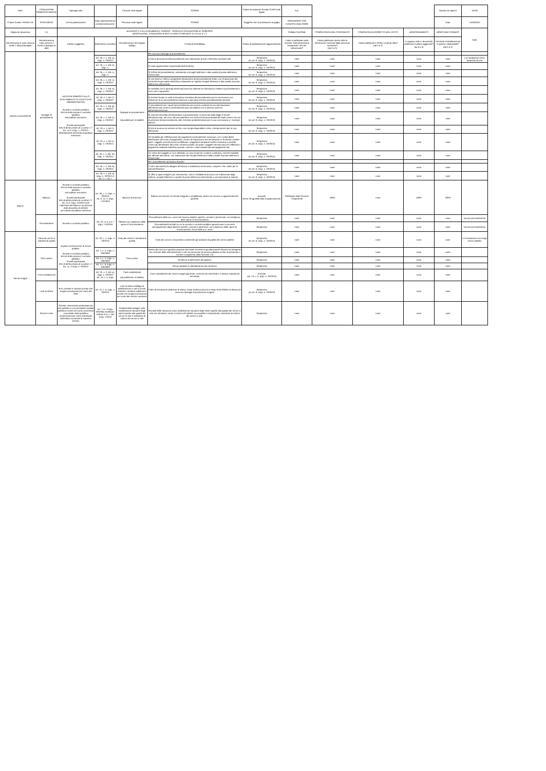| Ente | FONDAZIONE PIEMONTE INNOVA | Tipologia ente | | Comune sede legale | TORINO | Codice Avviamento Postale (CAP) sede legale | N.A. | | | | Numero di registro | 16759 |
| Codice fiscale o Partita IVA | 97634160010 | Link di pubblicazione | https://piemonteinnova.it/amministrazione- | Provincia sede legale | TORINO | Soggetto che ha predisposto la griglia | ORGANISMO CON FUNZIONI ANALOGHE | | | | Data | 14/09/2023 |
| Griglia di rilevazione | 2.4 | ALLEGATO 2.4 ALLA DELIBERA N. 203/2023 - GRIGLIA DI RILEVAZIONE AL 30/06/2023 ASSOCIAZIONI, FONDAZIONI E ENTI DI DIRITTO PRIVATO DI CUI AL § 1.4 | | | | | PUBBLICAZIONE | COMPLETEZZA DEL CONTENUTO | COMPLETEZZA RISPETTO AGLI UFFICI | AGGIORNAMENTO | APERTURA FORMATO | Note |
| Denominazione sotto-sezione livello 1 (Macrofamiglie) | Denominazione sotto-sezione 2 livello (Tipologie di dati) | Ambito soggettivo | Riferimento normativo | Denominazione del singolo obbligo | Contenuti dell'obbligo | Tempo di pubblicazione/ Aggiornamento | Il dato è pubblicato nella sezione "Amministrazione trasparente" del sito istituzionale? | Il dato pubblicato riporta tutte le informazioni richieste dalle previsioni normative? (da 0 a 3) | Il dato pubblicato è riferito a tutti gli uffici? (da 0 a 3) | La pagina web e i documenti pubblicati risultano aggiornati? (da 0 a 3) | Il formato di pubblicazione è aperto o elaborabile? (da 0 a 3) | |
| Attività e procedimenti | Tipologie di procedimento | LADDOVE PREPOSTI ALLO SVOLGIMENTO DI UN'ATTIVITA' AMMINISTRATIVA Società in controllo pubblico Enti di diritto privato in controllo pubblico enti pubblici economici Società partecipate Enti di diritto privato di cui all'art. 2-bis, co.3, d.lgs. n. 33/2013 (limitatamente all'attività di pubblico interesse) | | Tipologie di procedimento (da pubblicare in tabelle) | Per ciascuna tipologia di procedimento: | | | | | | | |
| | | | Art. 35, c. 1, lett. a), d.lgs. n. 33/2013 | | 1) breve descrizione del procedimento con indicazione di tutti i riferimenti normativi utili | Tempestivo (ex art. 8, d.lgs. n. 33/2013) | none | none | none | none | none | La Fondazione non è preposta ad una |
| | | | Art. 35, c. 1, lett. b), d.lgs. n. | | 2) unità organizzative responsabili dell'istruttoria | Tempestivo (ex art. 8, d.lgs. n. 33/2013) | none | none | none | none | none | |
| | | | Art. 35, c. 1, lett. c), d.lgs. n. | | 3) l'ufficio del procedimento, unitamente ai recapiti telefonici e alla casella di posta elettronica istituzionale | Tempestivo (ex art. 8, d.lgs. n. 33/2013) | none | none | none | none | none | |
| | | | Art. 35, c. 1, lett. c), d.lgs. n. 33/2013 | | 4) ove diverso, l'ufficio competente all'adozione del provvedimento finale, con l'indicazione del nome del responsabile dell'ufficio unitamente ai rispettivi recapiti telefonici e alla casella di posta elettronica istituzionale | Tempestivo (ex art. 8, d.lgs. n. 33/2013) | none | none | none | none | none | |
| | | | Art. 35, c. 1, lett. e), d.lgs. n. 33/2013 | | 5) modalità con le quali gli interessati possono ottenere le informazioni relative ai procedimenti in corso che li riguardino | Tempestivo (ex art. 8, d.lgs. n. 33/2013) | none | none | none | none | none | |
| | | | Art. 35, c. 1, lett. f), d.lgs. n. 33/2013 | | 6) termine fissato in sede di disciplina normativa del procedimento per la conclusione con l'adozione di un provvedimento espresso e ogni altro termine procedimentale rilevante | Tempestivo (ex art. 8, d.lgs. n. 33/2013) | none | none | none | none | none | |
| | | | Art. 35, c. 1, lett. g), d.lgs. n. 33/2013 | | 7) procedimenti per i quali il provvedimento può essere sostituito da una dichiarazione dell'interessato ovvero il procedimento può concludersi con il silenzio-assenso dell'amministrazione | Tempestivo (ex art. 8, d.lgs. n. 33/2013) | none | none | none | none | none | |
| | | | Art. 35, c. 1, lett. h), d.lgs. n. 33/2013 | | 8) strumenti di tutela amministrativa e giurisdizionale, riconosciuti dalla legge in favore dell'interessato, nel corso del procedimento nei confronti del provvedimento finale ovvero nei casi di adozione del provvedimento oltre il termine predeterminato per la sua conclusione e i modi per attivarli | Tempestivo (ex art. 8, d.lgs. n. 33/2013) | none | none | none | none | none | |
| | | | Art. 35, c. 1, lett. i), d.lgs. n. 33/2013 | | 9) link di accesso al servizio on line, ove sia già disponibile in rete, o tempi previsti per la sua attivazione | Tempestivo (ex art. 8, d.lgs. n. 33/2013) | none | none | none | none | none | |
| | | | Art. 35, c. 1, lett. l), d.lgs. n. 33/2013 | | 10) modalità per l'effettuazione dei pagamenti eventualmente necessari, con i codici IBAN identificativi del conto di pagamento, ovvero di imputazione del versamento in Tesoreria, tramite i quali i soggetti versanti possono effettuare i pagamenti mediante bonifico bancario o postale, ovvero gli identificativi del conto corrente postale sul quale i soggetti versanti possono effettuare i pagamenti mediante bollettino postale, nonché i codici identificativi del pagamento da | Tempestivo (ex art. 8, d.lgs. n. 33/2013) | none | none | none | none | none | |
| | | | Art. 35, c. 1, lett. m), d.lgs. n. 33/2013 | | 11) nome del soggetto a cui è attribuito, in caso di inerzia, il potere sostitutivo, nonché modalità per attivare tale potere, con indicazione dei recapiti telefonici e delle caselle di posta elettronica istituzionale | Tempestivo (ex art. 8, d.lgs. n. 33/2013) | none | none | none | none | none | |
| | | | | | Per i procedimenti ad istanza di parte: | | | | | | | |
| | | | Art. 35, c. 1, lett. d), d.lgs. n. 33/2013 | | 1) atti e documenti da allegare all'istanza e modulistica necessaria, compresi i fac-simile per le autocertificazioni | Tempestivo (ex art. 8, d.lgs. n. 33/2013) | none | none | none | none | none | |
| | | | Art. 35, c. 1, lett. d), d.lgs. n. 33/2013 e Art. 1, c. 29, l. | | 2) uffici ai quali rivolgersi per informazioni, orari e modalità di accesso con indicazione degli indirizzi, recapiti telefonici e caselle di posta elettronica istituzionale a cui presentare le istanze | Tempestivo (ex art. 8, d.lgs. n. 33/2013) | none | none | none | none | none | |
| Bilanci | Bilancio | Società in controllo pubblico Enti di diritto privato in controllo pubblico enti pubblici economici Società partecipate Enti di diritto privato di cui all'art. 2-bis, co.3, d.lgs. 33/2013 (ove l'adozione del bilancio sia prevista dalla disciplina di settore) per attività di pubblico interesse | Art. 29, c. 1, d.lgs. n. 33/2013 Art. 6, co. 4, d.lgs. 175/2016 | Bilancio di esercizio | Bilancio di esercizio in formati integrale e semplificata, anche con ricorso a rappresentazioni grafiche | Annuale (entro 30 gg dalla data di approvazione) | Pubblicato nella Sezione Trasparente | 100% | none | 100% | 100% | |
| | Provvedimenti | Società in controllo pubblico | Art. 19, co 5, 6 e 7 d.lgs. 175/2016 | Obiettivi sul complesso delle spese di funzionamento | Provvedimenti delle p.a. socie che fissano obiettivi specifici, annuali e pluriennali, sul complesso delle spese di funzionamento | Tempestivo | none | none | none | none | none | nessun provvedimento |
| | | | | | Provvedimenti/contratti in cui le società in controllo pubblico garantiscono il concreto perseguimento degli obiettivi specifici, annuali e pluriennali, sul complesso delle spese di funzionamento, fissati dalle p.a. socie | Tempestivo | none | none | none | none | none | nessun provvedimento |
| Servizi erogati | Carta dei servizi e standard di qualità | Qualora concessionari di servizi pubblici: Società in controllo pubblico Enti di diritto privato in controllo pubblico Società partecipate Enti di diritto privato di cui all'art. 2-bis, co. 3 d.lgs. n. 33/2013 | Art. 32, c. 1, d.lgs. n. 33/2013 | Carta dei servizi e standard di qualità | Carta dei servizi o documento contenente gli standard di qualità dei servizi pubblici | Tempestivo (ex art. 8, d.lgs. n. 33/2013) | none | none | none | none | none | La Fondazione non eroga servizi pubblici |
| | Class action | | Art. 1, c. 2, d.lgs. n. 198/2009 | Class action | Notizia del ricorso in giudizio proposto dai titolari di interessi giuridicamente rilevanti ed omogenei nei confronti delle amministrazioni e dei concessionari di servizio pubblico al fine di ripristinare il corretto svolgimento della funzione o la | Tempestivo | none | none | none | none | none | |
| | | | Art. 4, c. 2, d.lgs. n. 198/2009 | | Sentenza di definizione del giudizio | Tempestivo | none | none | none | none | none | |
| | | | Art. 4, c. 6, d.lgs. n. 198/2009 | | Misure adottate in ottemperanza alla sentenza | Tempestivo | none | none | none | none | none | |
| | Costi contabilizzati | | Art. 32, c. 2, lett. a), d.lgs. n. 33/2013 Art. 10, c. 5, d.lgs. | Costi contabilizzati (da pubblicare in tabelle) | Costi contabilizzati dei servizi erogati agli utenti, sia finali che intermedi e il relativo andamento nel tempo | Annuale (art. 10, c. 5, d.lgs. n. 33/2013) | none | none | none | none | none | |
| | Liste di attesa | Enti, aziende e strutture private che erogano prestazioni per conto del SSN | Art. 41, c. 6, d.lgs. n. 33/2013 | Liste di attesa (obbligo di pubblicazione a carico di enti, aziende e strutture pubbliche e private che erogano prestazioni per conto del servizio sanitario) | Criteri di formazione delle liste di attesa, tempi di attesa previsti e tempi medi effettivi di attesa per ciascuna tipologia di prestazione erogata | Tempestivo (ex art. 8, d.lgs. n. 33/2013) | none | none | none | none | none | |
| | Servizi in rete | Società, interamente partecipate da enti pubblici o con prevalente capitale pubblico inserite nel conto economico consolidato della pubblica amministrazione come individuate dall'Istituto nazionale di statistica (ISTAT) | Art. 7 co. 3 d.lgs. 82/2005 modificato dall'art. 8 co. 1 del d.lgs. 179/16 | Risultati delle indagini sulla soddisfazione da parte degli utenti rispetto alla qualità dei servizi in rete e statistiche di utilizzo dei servizi in rete | Risultati delle rilevazioni sulla soddisfazione da parte degli utenti rispetto alla qualità dei servizi in rete resi all'utente, anche in termini di fruibilità, accessibilità e tempestività, statistiche di utilizzo dei servizi in rete. | Tempestivo | none | none | none | none | none | |